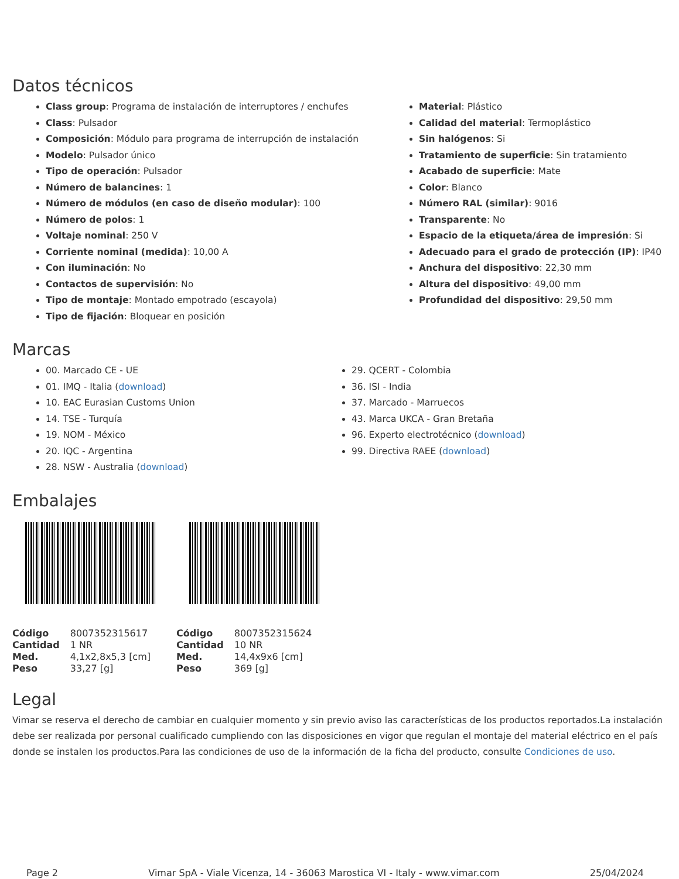Datos técnicos
Class group: Programa de instalación de interruptores / enchufes
Class: Pulsador
Composición: Módulo para programa de interrupción de instalación
Modelo: Pulsador único
Tipo de operación: Pulsador
Número de balancines: 1
Número de módulos (en caso de diseño modular): 100
Número de polos: 1
Voltaje nominal: 250 V
Corriente nominal (medida): 10,00 A
Con iluminación: No
Contactos de supervisión: No
Tipo de montaje: Montado empotrado (escayola)
Tipo de fijación: Bloquear en posición
Material: Plástico
Calidad del material: Termoplástico
Sin halógenos: Si
Tratamiento de superficie: Sin tratamiento
Acabado de superficie: Mate
Color: Blanco
Número RAL (similar): 9016
Transparente: No
Espacio de la etiqueta/área de impresión: Si
Adecuado para el grado de protección (IP): IP40
Anchura del dispositivo: 22,30 mm
Altura del dispositivo: 49,00 mm
Profundidad del dispositivo: 29,50 mm
Marcas
00. Marcado CE - UE
01. IMQ - Italia (download)
10. EAC Eurasian Customs Union
14. TSE - Turquía
19. NOM - México
20. IQC - Argentina
28. NSW - Australia (download)
29. QCERT - Colombia
36. ISI - India
37. Marcado - Marruecos
43. Marca UKCA - Gran Bretaña
96. Experto electrotécnico (download)
99. Directiva RAEE (download)
Embalajes
| Código | 8007352315617 |
| Cantidad | 1 NR |
| Med. | 4,1x2,8x5,3 [cm] |
| Peso | 33,27 [g] |
| Código | 8007352315624 |
| Cantidad | 10 NR |
| Med. | 14,4x9x6 [cm] |
| Peso | 369 [g] |
Legal
Vimar se reserva el derecho de cambiar en cualquier momento y sin previo aviso las características de los productos reportados.La instalación debe ser realizada por personal cualificado cumpliendo con las disposiciones en vigor que regulan el montaje del material eléctrico en el país donde se instalen los productos.Para las condiciones de uso de la información de la ficha del producto, consulte Condiciones de uso.
Page 2 Vimar SpA - Viale Vicenza, 14 - 36063 Marostica VI - Italy - www.vimar.com 25/04/2024